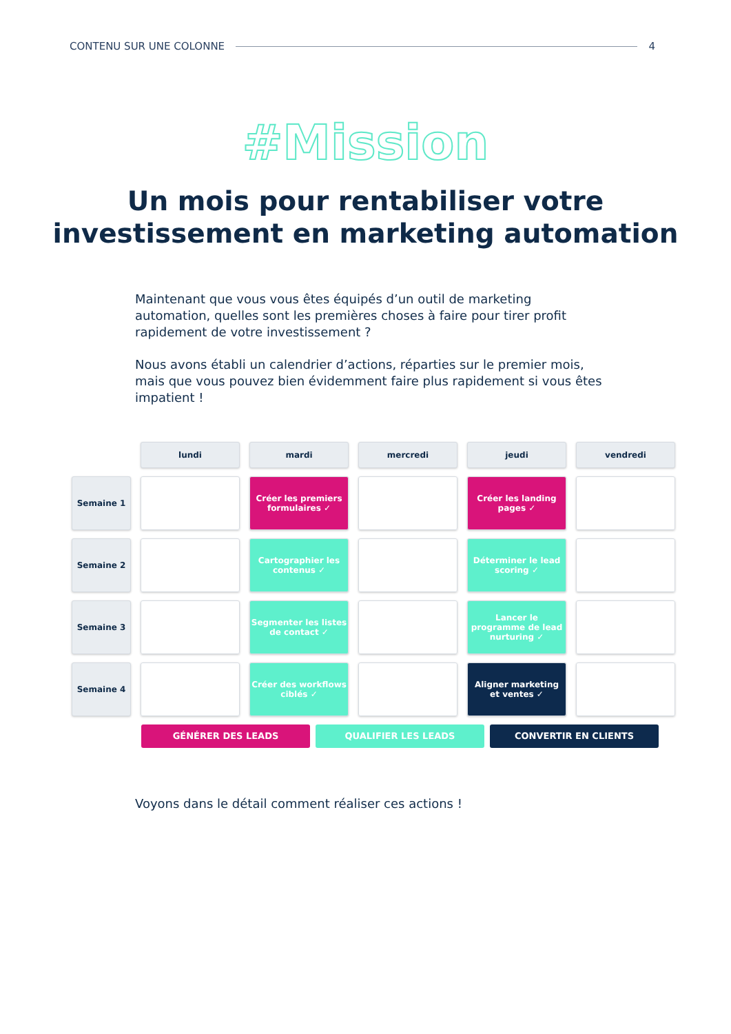CONTENU SUR UNE COLONNE 4
#Mission
Un mois pour rentabiliser votre
investissement en marketing automation
Maintenant que vous vous êtes équipés d’un outil de marketing automation, quelles sont les premières choses à faire pour tirer profit rapidement de votre investissement ?
Nous avons établi un calendrier d’actions, réparties sur le premier mois, mais que vous pouvez bien évidemment faire plus rapidement si vous êtes impatient !
| | lundi | mardi | mercredi | jeudi | vendredi |
| --- | --- | --- | --- | --- | --- |
| Semaine 1 | | Créer les premiers formulaires ✓ | | Créer les landing pages ✓ | |
| Semaine 2 | | Cartographier les contenus ✓ | | Déterminer le lead scoring ✓ | |
| Semaine 3 | | Segmenter les listes de contact ✓ | | Lancer le programme de lead nurturing ✓ | |
| Semaine 4 | | Créer des workflows ciblés ✓ | | Aligner marketing et ventes ✓ | |
GÉNÉRER DES LEADS QUALIFIER LES LEADS CONVERTIR EN CLIENTS
Voyons dans le détail comment réaliser ces actions !